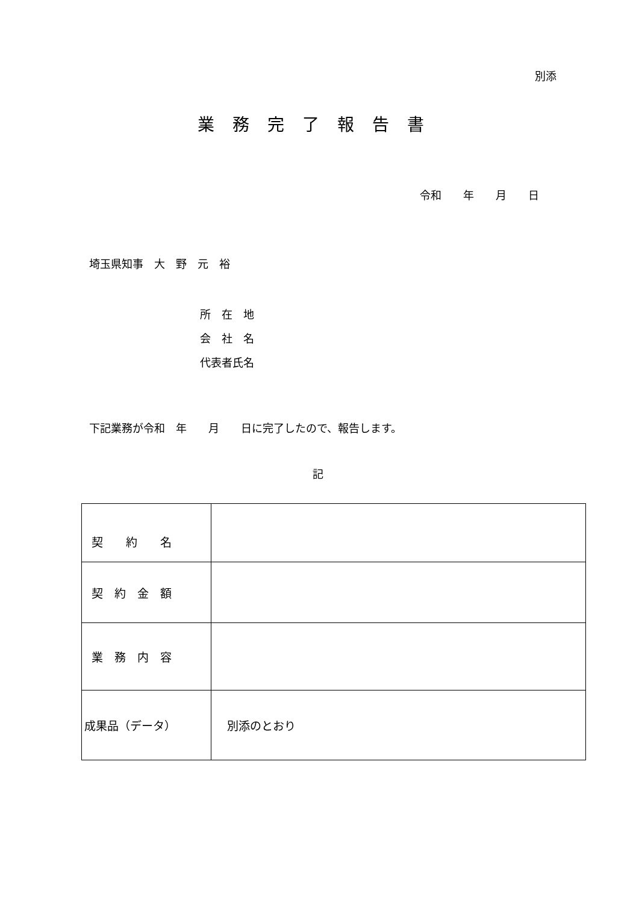別添
業務完了報告書
令和　　年　　月　　日
埼玉県知事　大　野　元　裕
所　在　地
会　社　名
代表者氏名
下記業務が令和　年　　月　　日に完了したので、報告します。
記
| 契 約 名 | |
| 契 約 金 額 | |
| 業 務 内 容 | |
| 成果品（データ） | 別添のとおり |